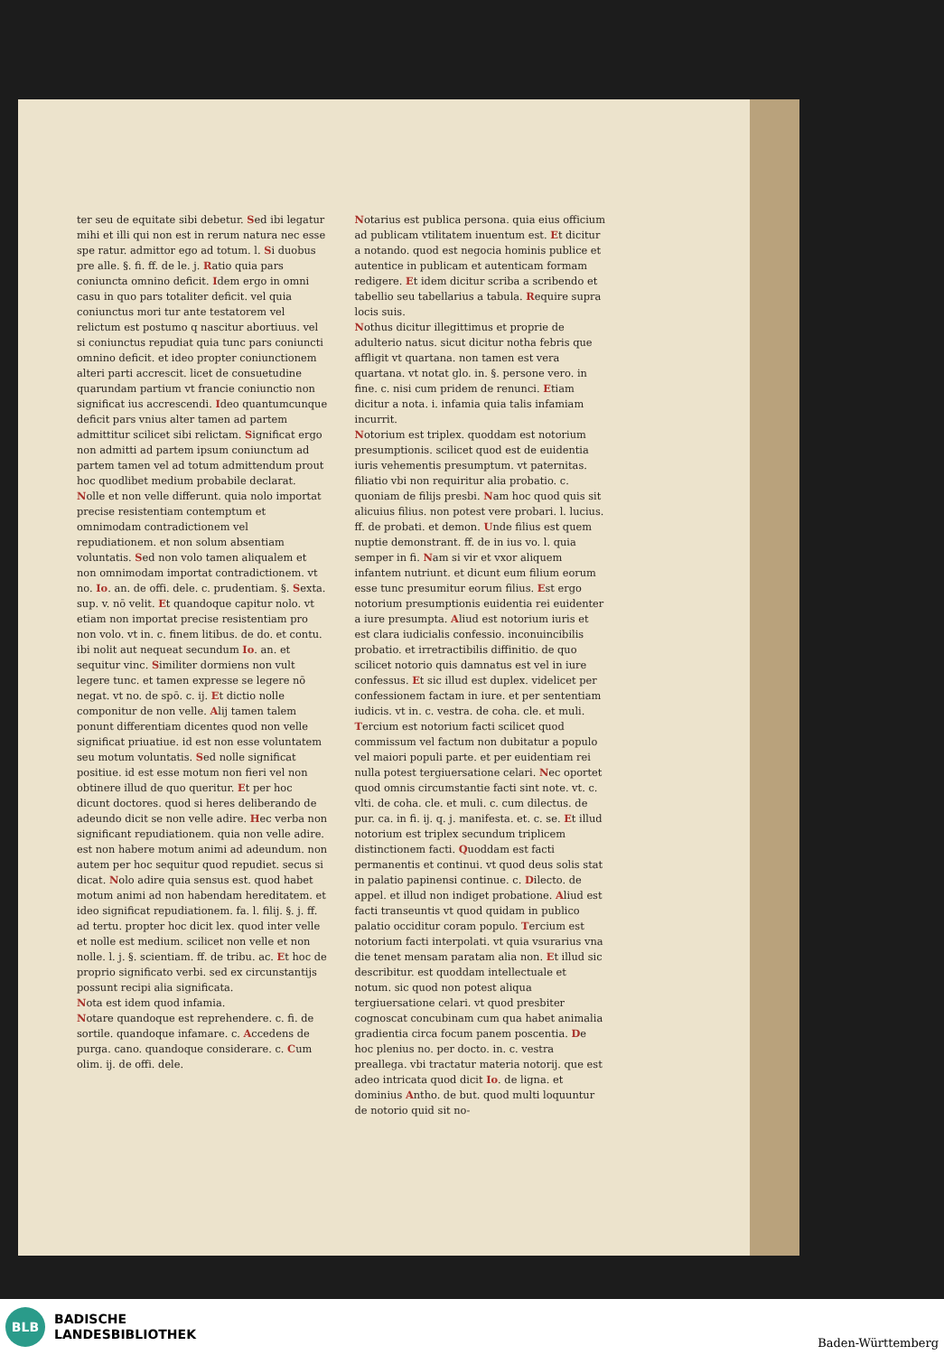ter seu de equitate sibi debetur. Sed ibi legatur mihi et illi qui non est in rerum natura nec esse spe ratur. admittor ego ad totum. l. Si duobus pre alle. §. fi. ff. de le. j. Ratio quia pars coniuncta omnino deficit. Idem ergo in omni casu in quo pars totaliter deficit. vel quia coniunctus mori tur ante testatorem vel relictum est postumo q nascitur abortiuus. vel si coniunctus repudiat quia tunc pars coniuncti omnino deficit. et ideo propter coniunctionem alteri parti accrescit. licet de consuetudine quarundam partium vt francie coniunctio non significat ius accrescendi. Ideo quantumcunque deficit pars vnius alter tamen ad partem admittitur scilicet sibi relictam. Significat ergo non admitti ad partem ipsum coniunctum ad partem tamen vel ad totum admittendum prout hoc quodlibet medium probabile declarat.
Nolle et non velle differunt. quia nolo importat precise resistentiam contemptum et omnimodam contradictionem vel repudiationem. et non solum absentiam voluntatis. Sed non volo tamen aliqualem et non omnimodam importat contradictionem. vt no. Io. an. de offi. dele. c. prudentiam. §. Sexta. sup. v. nō velit. Et quandoque capitur nolo. vt etiam non importat precise resistentiam pro non volo. vt in. c. finem litibus. de do. et contu. ibi nolit aut nequeat secundum Io. an. et sequitur vinc. Similiter dormiens non vult legere tunc. et tamen expresse se legere nō negat. vt no. de spō. c. ij. Et dictio nolle componitur de non velle. Alij tamen talem ponunt differentiam dicentes quod non velle significat priuatiue. id est non esse voluntatem seu motum voluntatis. Sed nolle significat positiue. id est esse motum non fieri vel non obtinere illud de quo queritur. Et per hoc dicunt doctores. quod si heres deliberando de adeundo dicit se non velle adire. Hec verba non significant repudiationem. quia non velle adire. est non habere motum animi ad adeundum. non autem per hoc sequitur quod repudiet. secus si dicat. Nolo adire quia sensus est. quod habet motum animi ad non habendam hereditatem. et ideo significat repudiationem. fa. l. filij. §. j. ff. ad tertu. propter hoc dicit lex. quod inter velle et nolle est medium. scilicet non velle et non nolle. l. j. §. scientiam. ff. de tribu. ac. Et hoc de proprio significato verbi. sed ex circunstantijs possunt recipi alia significata.
Nota est idem quod infamia.
Notare quandoque est reprehendere. c. fi. de sortile. quandoque infamare. c. Accedens de purga. cano. quandoque considerare. c. Cum olim. ij. de offi. dele.
Notarius est publica persona. quia eius officium ad publicam vtilitatem inuentum est. Et dicitur a notando. quod est negocia hominis publice et autentice in publicam et autenticam formam redigere. Et idem dicitur scriba a scribendo et tabellio seu tabellarius a tabula. Require supra locis suis.
Nothus dicitur illegittimus et proprie de adulterio natus. sicut dicitur notha febris que affligit vt quartana. non tamen est vera quartana. vt notat glo. in. §. persone vero. in fine. c. nisi cum pridem de renunci. Etiam dicitur a nota. i. infamia quia talis infamiam incurrit.
Notorium est triplex. quoddam est notorium presumptionis. scilicet quod est de euidentia iuris vehementis presumptum. vt paternitas. filiatio vbi non requiritur alia probatio. c. quoniam de filijs presbi. Nam hoc quod quis sit alicuius filius. non potest vere probari. l. lucius. ff. de probati. et demon. Unde filius est quem nuptie demonstrant. ff. de in ius vo. l. quia semper in fi. Nam si vir et vxor aliquem infantem nutriunt. et dicunt eum filium eorum esse tunc presumitur eorum filius. Est ergo notorium presumptionis euidentia rei euidenter a iure presumpta. Aliud est notorium iuris et est clara iudicialis confessio. inconuincibilis probatio. et irretractibilis diffinitio. de quo scilicet notorio quis damnatus est vel in iure confessus. Et sic illud est duplex. videlicet per confessionem factam in iure. et per sententiam iudicis. vt in. c. vestra. de coha. cle. et muli. Tercium est notorium facti scilicet quod commissum vel factum non dubitatur a populo vel maiori populi parte. et per euidentiam rei nulla potest tergiuersatione celari. Nec oportet quod omnis circumstantie facti sint note. vt. c. vlti. de coha. cle. et muli. c. cum dilectus. de pur. ca. in fi. ij. q. j. manifesta. et. c. se. Et illud notorium est triplex secundum triplicem distinctionem facti. Quoddam est facti permanentis et continui. vt quod deus solis stat in palatio papinensi continue. c. Dilecto. de appel. et illud non indiget probatione. Aliud est facti transeuntis vt quod quidam in publico palatio occiditur coram populo. Tercium est notorium facti interpolati. vt quia vsurarius vna die tenet mensam paratam alia non. Et illud sic describitur. est quoddam intellectuale et notum. sic quod non potest aliqua tergiuersatione celari. vt quod presbiter cognoscat concubinam cum qua habet animalia gradientia circa focum panem poscentia. De hoc plenius no. per docto. in. c. vestra preallega. vbi tractatur materia notorij. que est adeo intricata quod dicit Io. de ligna. et dominius Antho. de but. quod multi loquuntur de notorio quid sit no-
BLB
BADISCHE
LANDESBIBLIOTHEK
Baden-Württemberg